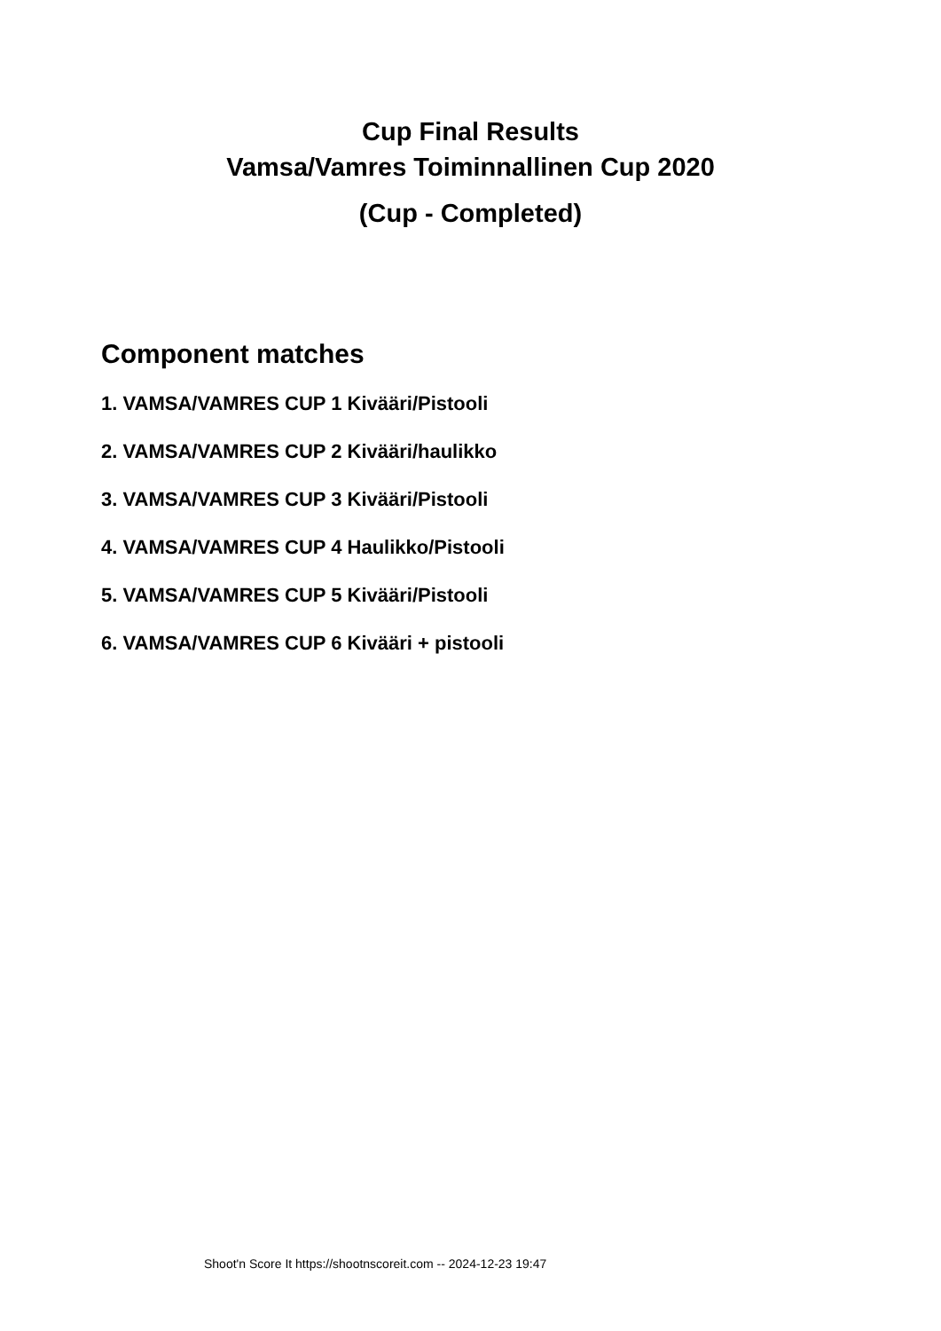Cup Final Results
Vamsa/Vamres Toiminnallinen Cup 2020
(Cup - Completed)
Component matches
1. VAMSA/VAMRES CUP 1 Kivääri/Pistooli
2. VAMSA/VAMRES CUP 2 Kivääri/haulikko
3. VAMSA/VAMRES CUP 3 Kivääri/Pistooli
4. VAMSA/VAMRES CUP 4 Haulikko/Pistooli
5. VAMSA/VAMRES CUP 5 Kivääri/Pistooli
6. VAMSA/VAMRES CUP 6 Kivääri + pistooli
Shoot'n Score It https://shootnscoreit.com -- 2024-12-23 19:47